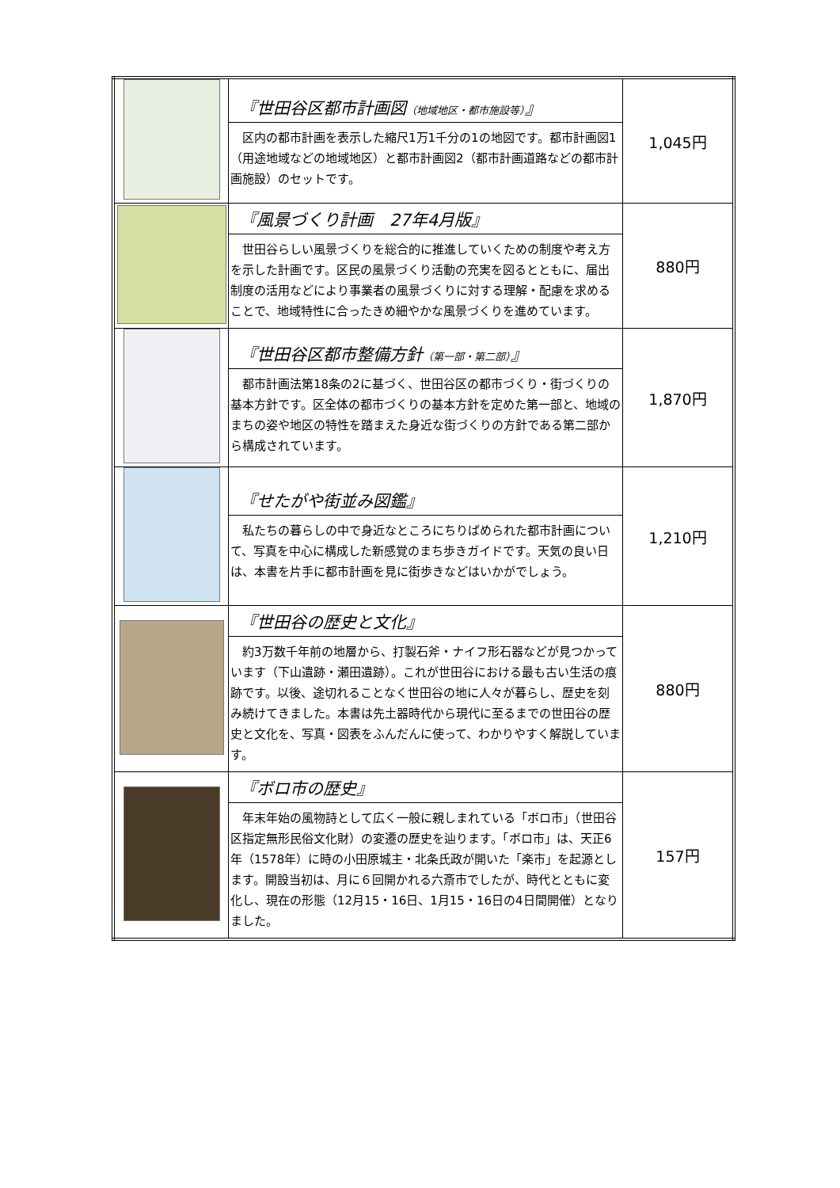| | 『世田谷区都市計画図 （地域地区・都市施設等） 』 区内の都市計画を表示した縮尺1万1千分の1の地図です。都市計画図1（用途地域などの地域地区）と都市計画図2（都市計画道路などの都市計画施設）のセットです。 | 1,045円 |
| | 『風景づくり計画 27年4月版』 世田谷らしい風景づくりを総合的に推進していくための制度や考え方を示した計画です。区民の風景づくり活動の充実を図るとともに、届出制度の活用などにより事業者の風景づくりに対する理解・配慮を求めることで、地域特性に合ったきめ細やかな風景づくりを進めています。 | 880円 |
| | 『世田谷区都市整備方針 （第一部・第二部） 』 都市計画法第18条の2に基づく、世田谷区の都市づくり・街づくりの基本方針です。区全体の都市づくりの基本方針を定めた第一部と、地域のまちの姿や地区の特性を踏まえた身近な街づくりの方針である第二部から構成されています。 | 1,870円 |
| | 『せたがや街並み図鑑』 私たちの暮らしの中で身近なところにちりばめられた都市計画について、写真を中心に構成した新感覚のまち歩きガイドです。天気の良い日は、本書を片手に都市計画を見に街歩きなどはいかがでしょう。 | 1,210円 |
| | 『世田谷の歴史と文化』 約3万数千年前の地層から、打製石斧・ナイフ形石器などが見つかっています（下山遺跡・瀬田遺跡）。これが世田谷における最も古い生活の痕跡です。以後、途切れることなく世田谷の地に人々が暮らし、歴史を刻み続けてきました。本書は先土器時代から現代に至るまでの世田谷の歴史と文化を、写真・図表をふんだんに使って、わかりやすく解説しています。 | 880円 |
| | 『ボロ市の歴史』 年末年始の風物詩として広く一般に親しまれている「ボロ市」（世田谷区指定無形民俗文化財）の変遷の歴史を辿ります。「ボロ市」は、天正6年（1578年）に時の小田原城主・北条氏政が開いた「楽市」を起源とします。開設当初は、月に６回開かれる六斎市でしたが、時代とともに変化し、現在の形態（12月15・16日、1月15・16日の4日間開催）となりました。 | 157円 |